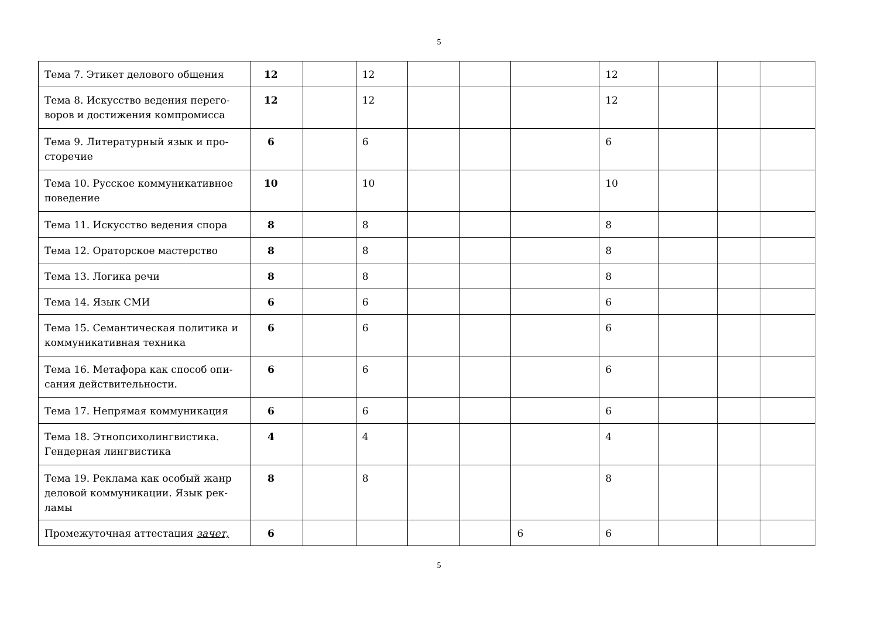5
| Тема 7. Этикет делового общения | 12 | | 12 | | | | 12 | | | |
| Тема 8. Искусство ведения перего-воров и достижения компромисса | 12 | | 12 | | | | 12 | | | |
| Тема 9. Литературный язык и про-сторечие | 6 | | 6 | | | | 6 | | | |
| Тема 10. Русское коммуникативное поведение | 10 | | 10 | | | | 10 | | | |
| Тема 11. Искусство ведения спора | 8 | | 8 | | | | 8 | | | |
| Тема 12. Ораторское мастерство | 8 | | 8 | | | | 8 | | | |
| Тема 13. Логика речи | 8 | | 8 | | | | 8 | | | |
| Тема 14. Язык СМИ | 6 | | 6 | | | | 6 | | | |
| Тема 15. Семантическая политика и коммуникативная техника | 6 | | 6 | | | | 6 | | | |
| Тема 16. Метафора как способ опи-сания действительности. | 6 | | 6 | | | | 6 | | | |
| Тема 17. Непрямая коммуникация | 6 | | 6 | | | | 6 | | | |
| Тема 18. Этнопсихолингвистика. Гендерная лингвистика | 4 | | 4 | | | | 4 | | | |
| Тема 19. Реклама как особый жанр деловой коммуникации. Язык рек-ламы | 8 | | 8 | | | | 8 | | | |
| Промежуточная аттестация зачет, | 6 | | | | | 6 | 6 | | | |
5